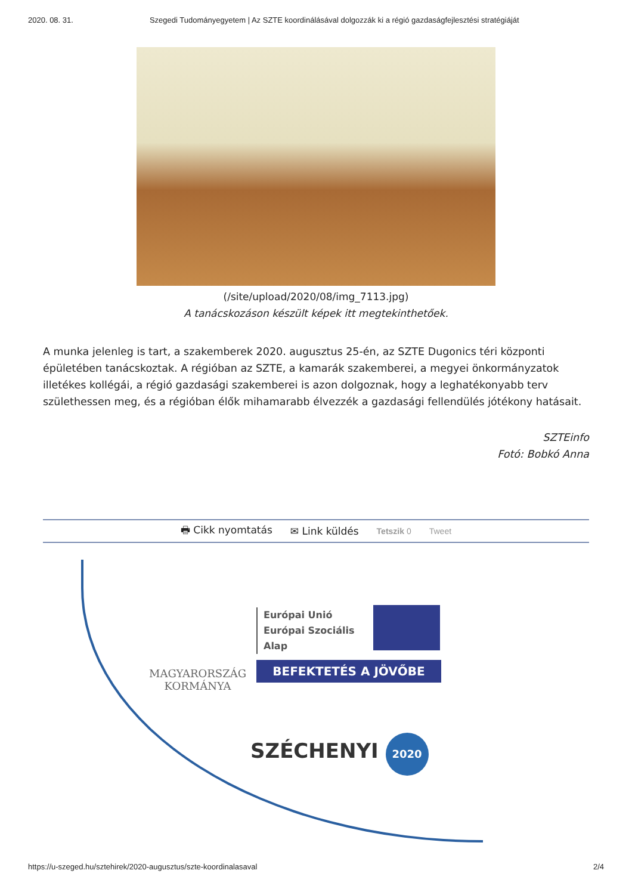2020. 08. 31. Szegedi Tudományegyetem | Az SZTE koordinálásával dolgozzák ki a régió gazdaságfejlesztési stratégiáját
(/site/upload/2020/08/img_7113.jpg)
A tanácskozáson készült képek itt megtekinthetőek.
A munka jelenleg is tart, a szakemberek 2020. augusztus 25-én, az SZTE Dugonics téri központi épületében tanácskoztak. A régióban az SZTE, a kamarák szakemberei, a megyei önkormányzatok illetékes kollégái, a régió gazdasági szakemberei is azon dolgoznak, hogy a leghatékonyabb terv születhessen meg, és a régióban élők mihamarabb élvezzék a gazdasági fellendülés jótékony hatásait.
SZTEinfo
Fotó: Bobkó Anna
🖶 Cikk nyomtatás ✉ Link küldés Tetszik 0 Tweet
MAGYARORSZÁG
KORMÁNYA
Európai Unió
Európai Szociális
Alap
BEFEKTETÉS A JÖVŐBE
SZÉCHENYI 2020
https://u-szeged.hu/sztehirek/2020-augusztus/szte-koordinalasaval 2/4